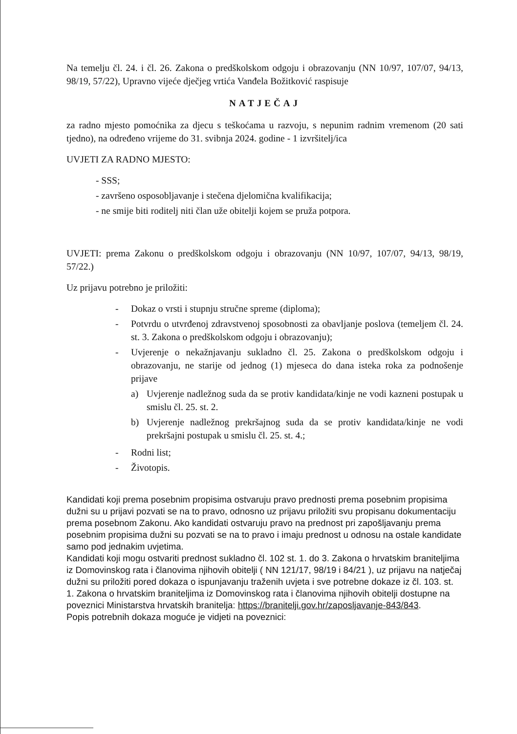Na temelju čl. 24. i čl. 26. Zakona o predškolskom odgoju i obrazovanju (NN 10/97, 107/07, 94/13, 98/19, 57/22), Upravno vijeće dječjeg vrtića Vanđela Božitković raspisuje
NATJEČAJ
za radno mjesto pomoćnika za djecu s teškoćama u razvoju, s nepunim radnim vremenom (20 sati tjedno), na određeno vrijeme do 31. svibnja 2024. godine - 1 izvršitelj/ica
UVJETI ZA RADNO MJESTO:
- SSS;
- završeno osposobljavanje i stečena djelomična kvalifikacija;
- ne smije biti roditelj niti član uže obitelji kojem se pruža potpora.
UVJETI: prema Zakonu o predškolskom odgoju i obrazovanju (NN 10/97, 107/07, 94/13, 98/19, 57/22.)
Uz prijavu potrebno je priložiti:
- Dokaz o vrsti i stupnju stručne spreme (diploma);
- Potvrdu o utvrđenoj zdravstvenoj sposobnosti za obavljanje poslova (temeljem čl. 24. st. 3. Zakona o predškolskom odgoju i obrazovanju);
- Uvjerenje o nekažnjavanju sukladno čl. 25. Zakona o predškolskom odgoju i obrazovanju, ne starije od jednog (1) mjeseca do dana isteka roka za podnošenje prijave
a) Uvjerenje nadležnog suda da se protiv kandidata/kinje ne vodi kazneni postupak u smislu čl. 25. st. 2.
b) Uvjerenje nadležnog prekršajnog suda da se protiv kandidata/kinje ne vodi prekršajni postupak u smislu čl. 25. st. 4.;
- Rodni list;
- Životopis.
Kandidati koji prema posebnim propisima ostvaruju pravo prednosti prema posebnim propisima dužni su u prijavi pozvati se na to pravo, odnosno uz prijavu priložiti svu propisanu dokumentaciju prema posebnom Zakonu. Ako kandidati ostvaruju pravo na prednost pri zapošljavanju prema posebnim propisima dužni su pozvati se na to pravo i imaju prednost u odnosu na ostale kandidate samo pod jednakim uvjetima.
Kandidati koji mogu ostvariti prednost sukladno čl. 102 st. 1. do 3. Zakona o hrvatskim braniteljima iz Domovinskog rata i članovima njihovih obitelji ( NN 121/17, 98/19 i 84/21 ), uz prijavu na natječaj dužni su priložiti pored dokaza o ispunjavanju traženih uvjeta i sve potrebne dokaze iz čl. 103. st. 1. Zakona o hrvatskim braniteljima iz Domovinskog rata i članovima njihovih obitelji dostupne na poveznici Ministarstva hrvatskih branitelja: https://branitelji.gov.hr/zaposljavanje-843/843.
Popis potrebnih dokaza moguće je vidjeti na poveznici: